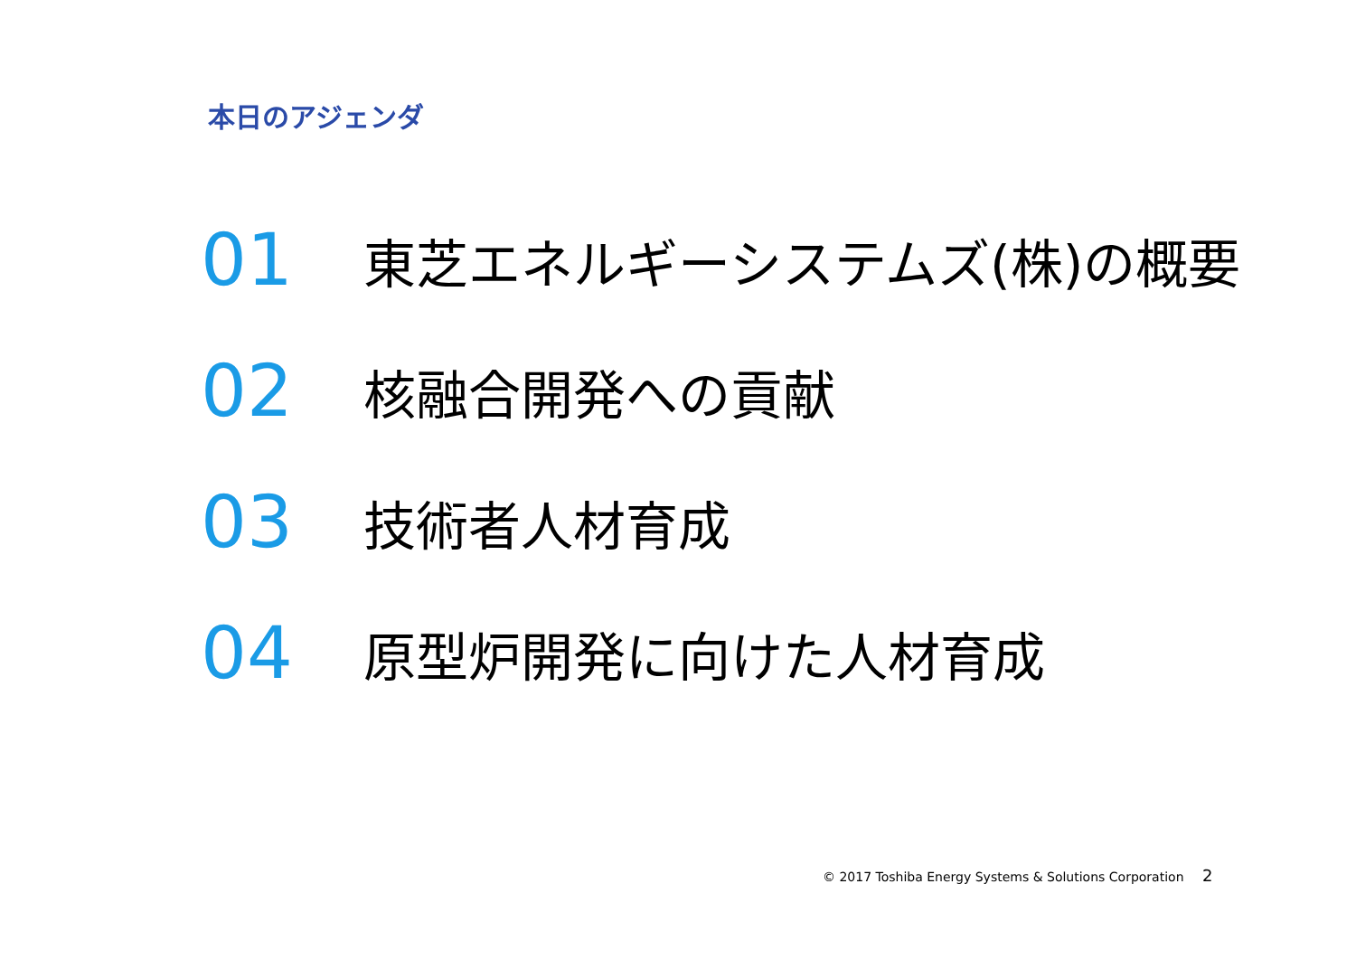本日のアジェンダ
01
東芝エネルギーシステムズ(株)の概要
02
核融合開発への貢献
03
技術者人材育成
04
原型炉開発に向けた人材育成
© 2017 Toshiba Energy Systems & Solutions Corporation
2